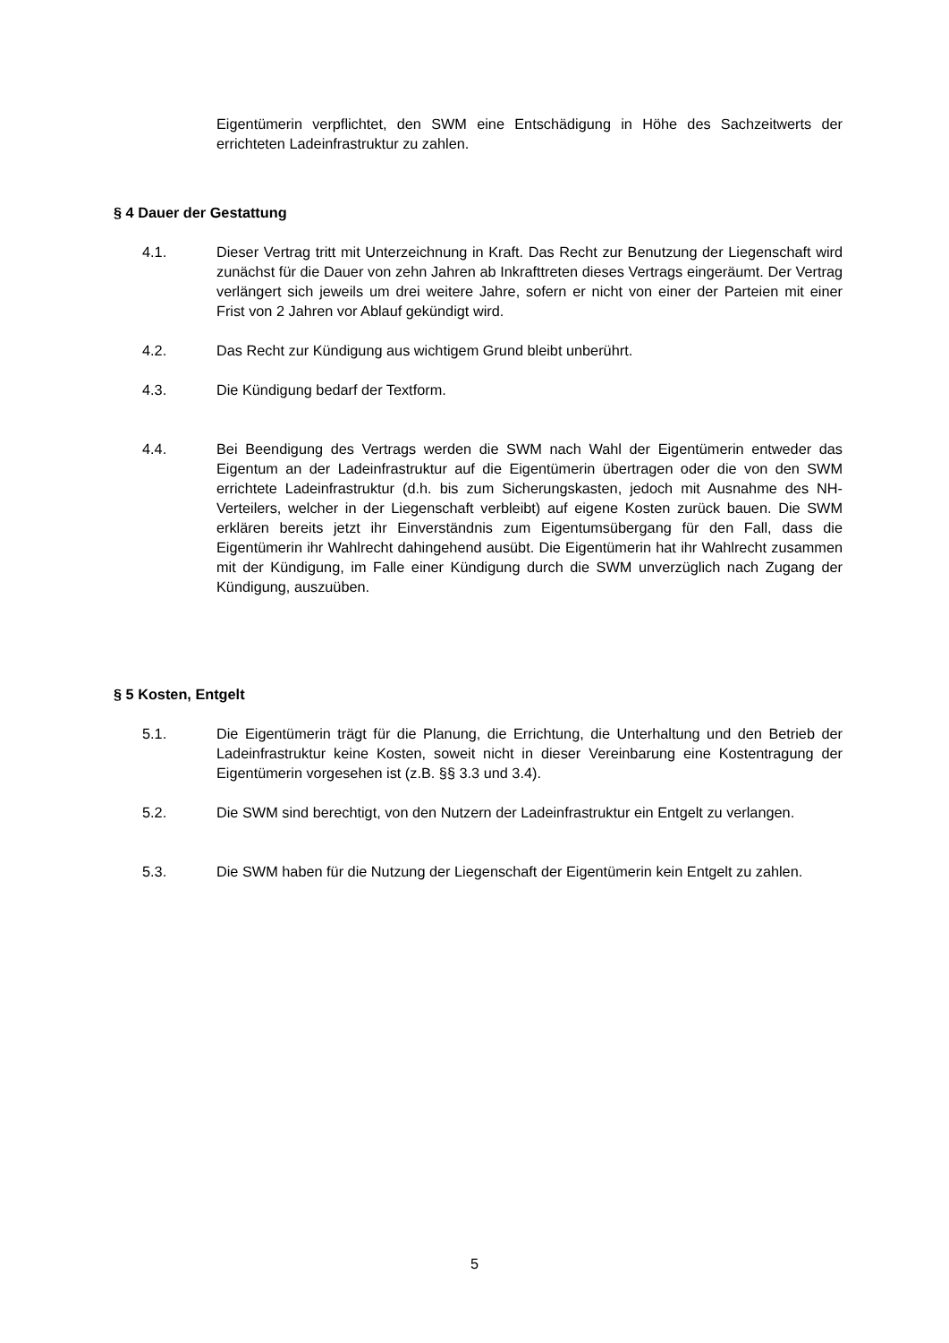Eigentümerin verpflichtet, den SWM eine Entschädigung in Höhe des Sachzeitwerts der errichteten Ladeinfrastruktur zu zahlen.
§ 4 Dauer der Gestattung
4.1. Dieser Vertrag tritt mit Unterzeichnung in Kraft. Das Recht zur Benutzung der Liegenschaft wird zunächst für die Dauer von zehn Jahren ab Inkrafttreten dieses Vertrags eingeräumt. Der Vertrag verlängert sich jeweils um drei weitere Jahre, sofern er nicht von einer der Parteien mit einer Frist von 2 Jahren vor Ablauf gekündigt wird.
4.2. Das Recht zur Kündigung aus wichtigem Grund bleibt unberührt.
4.3. Die Kündigung bedarf der Textform.
4.4. Bei Beendigung des Vertrags werden die SWM nach Wahl der Eigentümerin entweder das Eigentum an der Ladeinfrastruktur auf die Eigentümerin übertragen oder die von den SWM errichtete Ladeinfrastruktur (d.h. bis zum Sicherungskasten, jedoch mit Ausnahme des NH-Verteilers, welcher in der Liegenschaft verbleibt) auf eigene Kosten zurück bauen. Die SWM erklären bereits jetzt ihr Einverständnis zum Eigentumsübergang für den Fall, dass die Eigentümerin ihr Wahlrecht dahingehend ausübt. Die Eigentümerin hat ihr Wahlrecht zusammen mit der Kündigung, im Falle einer Kündigung durch die SWM unverzüglich nach Zugang der Kündigung, auszuüben.
§ 5 Kosten, Entgelt
5.1. Die Eigentümerin trägt für die Planung, die Errichtung, die Unterhaltung und den Betrieb der Ladeinfrastruktur keine Kosten, soweit nicht in dieser Vereinbarung eine Kostentragung der Eigentümerin vorgesehen ist (z.B. §§ 3.3 und 3.4).
5.2. Die SWM sind berechtigt, von den Nutzern der Ladeinfrastruktur ein Entgelt zu verlangen.
5.3. Die SWM haben für die Nutzung der Liegenschaft der Eigentümerin kein Entgelt zu zahlen.
5